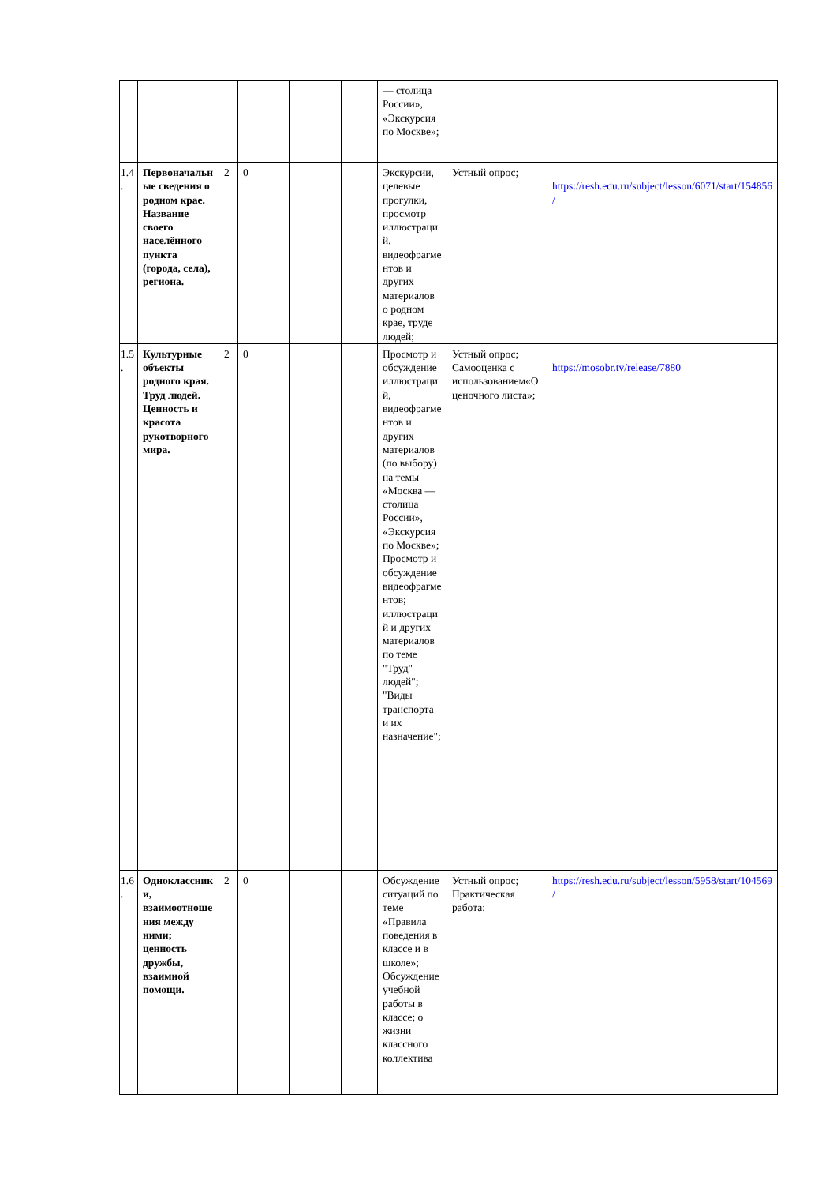| | | | | | | — столица России», «Экскурсия по Москве»; | | |
| 1.4. | Первоначальные сведения о родном крае. Название своего населённого пункта (города, села), региона. | 2 | 0 | | | Экскурсии, целевые прогулки, просмотр иллюстраций, видеофрагментов и других материалов о родном крае, труде людей; | Устный опрос; | https://resh.edu.ru/subject/lesson/6071/start/154856/ |
| 1.5. | Культурные объекты родного края. Труд людей. Ценность и красота рукотворного мира. | 2 | 0 | | | Просмотр и обсуждение иллюстраций, видеофрагментов и других материалов (по выбору) на темы «Москва — столица России», «Экскурсия по Москве»; Просмотр и обсуждение видеофрагментов; иллюстраций и других материалов по теме "Труд" людей"; "Виды транспорта и их назначение"; | Устный опрос; Самооценка с использованием«Оценочного листа»; | https://mosobr.tv/release/7880 |
| 1.6. | Одноклассники, взаимоотношения между ними; ценность дружбы, взаимной помощи. | 2 | 0 | | | Обсуждение ситуаций по теме «Правила поведения в классе и в школе»; Обсуждение учебной работы в классе; о жизни классного коллектива | Устный опрос; Практическая работа; | https://resh.edu.ru/subject/lesson/5958/start/104569/ |